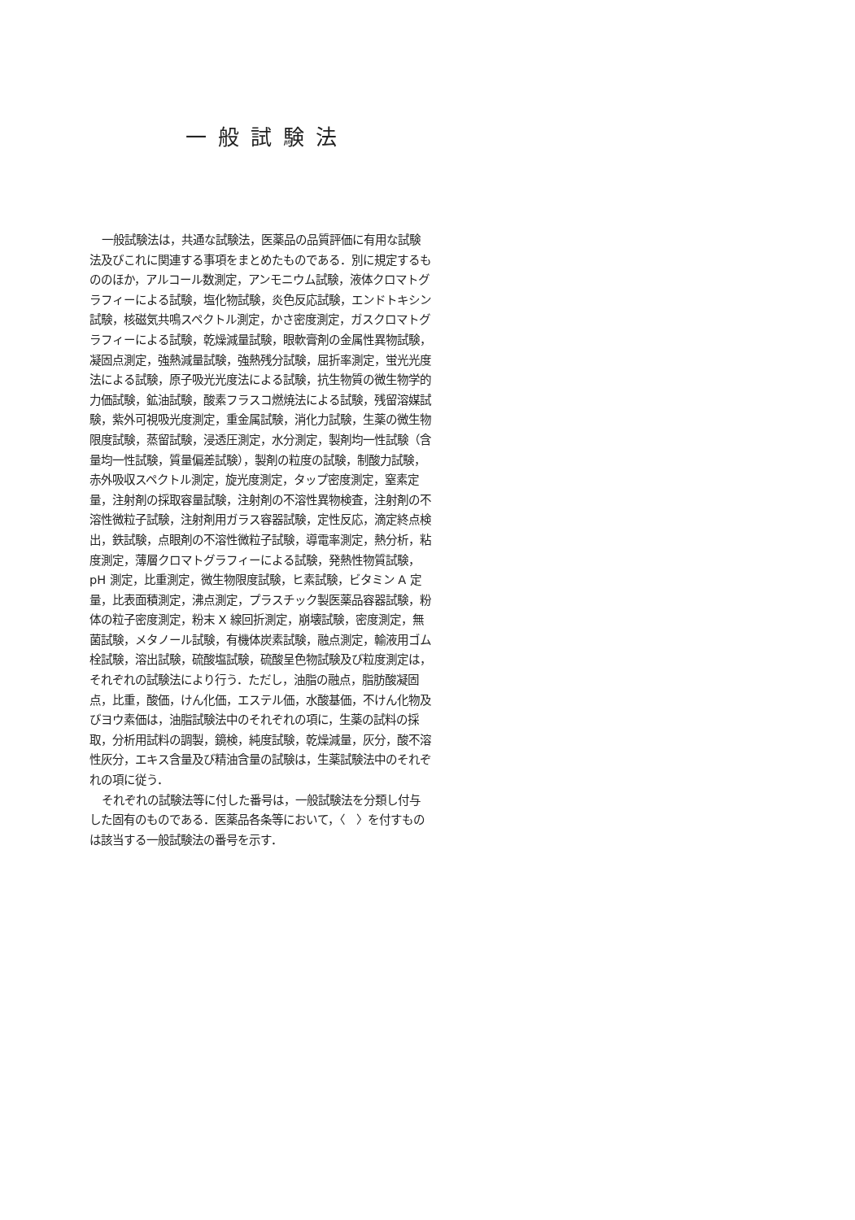一般試験法
一般試験法は，共通な試験法，医薬品の品質評価に有用な試験法及びこれに関連する事項をまとめたものである．別に規定するもののほか，アルコール数測定，アンモニウム試験，液体クロマトグラフィーによる試験，塩化物試験，炎色反応試験，エンドトキシン試験，核磁気共鳴スペクトル測定，かさ密度測定，ガスクロマトグラフィーによる試験，乾燥減量試験，眼軟膏剤の金属性異物試験，凝固点測定，強熱減量試験，強熱残分試験，屈折率測定，蛍光光度法による試験，原子吸光光度法による試験，抗生物質の微生物学的力価試験，鉱油試験，酸素フラスコ燃焼法による試験，残留溶媒試験，紫外可視吸光度測定，重金属試験，消化力試験，生薬の微生物限度試験，蒸留試験，浸透圧測定，水分測定，製剤均一性試験（含量均一性試験，質量偏差試験），製剤の粒度の試験，制酸力試験，赤外吸収スペクトル測定，旋光度測定，タップ密度測定，窒素定量，注射剤の採取容量試験，注射剤の不溶性異物検査，注射剤の不溶性微粒子試験，注射剤用ガラス容器試験，定性反応，滴定終点検出，鉄試験，点眼剤の不溶性微粒子試験，導電率測定，熱分析，粘度測定，薄層クロマトグラフィーによる試験，発熱性物質試験，pH 測定，比重測定，微生物限度試験，ヒ素試験，ビタミン A 定量，比表面積測定，沸点測定，プラスチック製医薬品容器試験，粉体の粒子密度測定，粉末 X 線回折測定，崩壊試験，密度測定，無菌試験，メタノール試験，有機体炭素試験，融点測定，輸液用ゴム栓試験，溶出試験，硫酸塩試験，硫酸呈色物試験及び粒度測定は，それぞれの試験法により行う．ただし，油脂の融点，脂肪酸凝固点，比重，酸価，けん化価，エステル価，水酸基価，不けん化物及びヨウ素価は，油脂試験法中のそれぞれの項に，生薬の試料の採取，分析用試料の調製，鏡検，純度試験，乾燥減量，灰分，酸不溶性灰分，エキス含量及び精油含量の試験は，生薬試験法中のそれぞれの項に従う．
それぞれの試験法等に付した番号は，一般試験法を分類し付与した固有のものである．医薬品各条等において，〈　〉を付すものは該当する一般試験法の番号を示す．